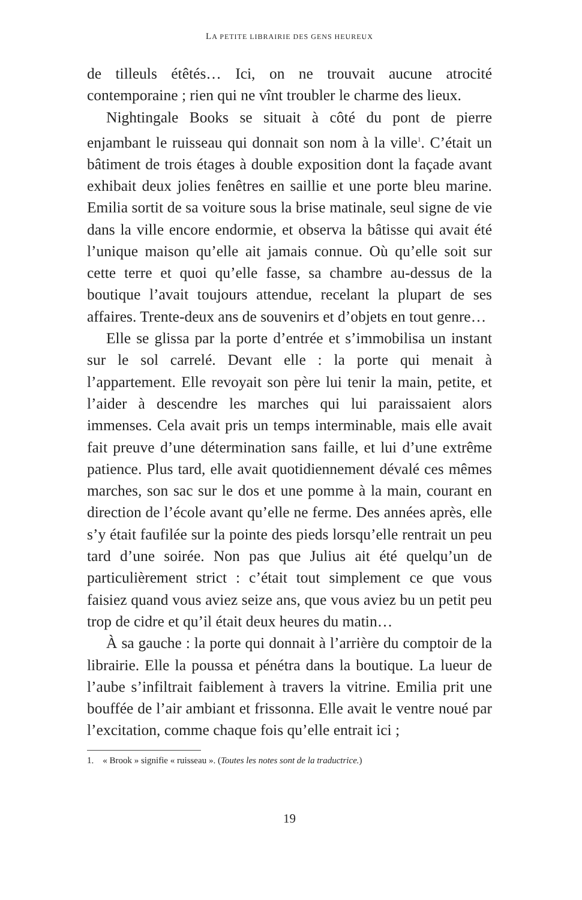LA PETITE LIBRAIRIE DES GENS HEUREUX
de tilleuls étêtés… Ici, on ne trouvait aucune atrocité contemporaine ; rien qui ne vînt troubler le charme des lieux.
Nightingale Books se situait à côté du pont de pierre enjambant le ruisseau qui donnait son nom à la ville<sup>1</sup>. C’était un bâtiment de trois étages à double exposition dont la façade avant exhibait deux jolies fenêtres en saillie et une porte bleu marine. Emilia sortit de sa voiture sous la brise matinale, seul signe de vie dans la ville encore endormie, et observa la bâtisse qui avait été l’unique maison qu’elle ait jamais connue. Où qu’elle soit sur cette terre et quoi qu’elle fasse, sa chambre au-dessus de la boutique l’avait toujours attendue, recelant la plupart de ses affaires. Trente-deux ans de souvenirs et d’objets en tout genre…
Elle se glissa par la porte d’entrée et s’immobilisa un instant sur le sol carrelé. Devant elle : la porte qui menait à l’appartement. Elle revoyait son père lui tenir la main, petite, et l’aider à descendre les marches qui lui paraissaient alors immenses. Cela avait pris un temps interminable, mais elle avait fait preuve d’une détermination sans faille, et lui d’une extrême patience. Plus tard, elle avait quotidiennement dévalé ces mêmes marches, son sac sur le dos et une pomme à la main, courant en direction de l’école avant qu’elle ne ferme. Des années après, elle s’y était faufilée sur la pointe des pieds lorsqu’elle rentrait un peu tard d’une soirée. Non pas que Julius ait été quelqu’un de particulièrement strict : c’était tout simplement ce que vous faisiez quand vous aviez seize ans, que vous aviez bu un petit peu trop de cidre et qu’il était deux heures du matin…
À sa gauche : la porte qui donnait à l’arrière du comptoir de la librairie. Elle la poussa et pénétra dans la boutique. La lueur de l’aube s’infiltrait faiblement à travers la vitrine. Emilia prit une bouffée de l’air ambiant et frissonna. Elle avait le ventre noué par l’excitation, comme chaque fois qu’elle entrait ici ;
1. « Brook » signifie « ruisseau ». (Toutes les notes sont de la traductrice.)
19